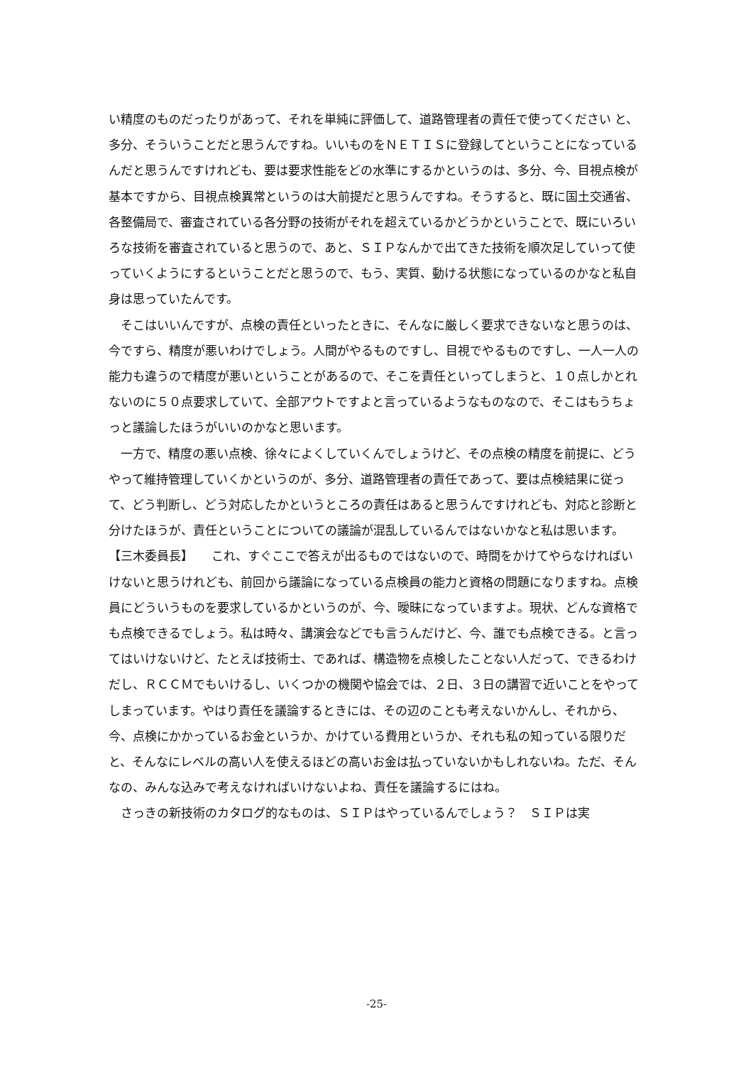い精度のものだったりがあって、それを単純に評価して、道路管理者の責任で使ってください と、多分、そういうことだと思うんですね。いいものをＮＥＴＩＳに登録してということになっているんだと思うんですけれども、要は要求性能をどの水準にするかというのは、多分、今、目視点検が基本ですから、目視点検異常というのは大前提だと思うんですね。そうすると、既に国土交通省、各整備局で、審査されている各分野の技術がそれを超えているかどうかということで、既にいろいろな技術を審査されていると思うので、あと、ＳＩＰなんかで出てきた技術を順次足していって使っていくようにするということだと思うので、もう、実質、動ける状態になっているのかなと私自身は思っていたんです。
　そこはいいんですが、点検の責任といったときに、そんなに厳しく要求できないなと思うのは、今ですら、精度が悪いわけでしょう。人間がやるものですし、目視でやるものですし、一人一人の能力も違うので精度が悪いということがあるので、そこを責任といってしまうと、１０点しかとれないのに５０点要求していて、全部アウトですよと言っているようなものなので、そこはもうちょっと議論したほうがいいのかなと思います。
　一方で、精度の悪い点検、徐々によくしていくんでしょうけど、その点検の精度を前提に、どうやって維持管理していくかというのが、多分、道路管理者の責任であって、要は点検結果に従って、どう判断し、どう対応したかというところの責任はあると思うんですけれども、対応と診断と分けたほうが、責任ということについての議論が混乱しているんではないかなと私は思います。
【三木委員長】　　これ、すぐここで答えが出るものではないので、時間をかけてやらなければいけないと思うけれども、前回から議論になっている点検員の能力と資格の問題になりますね。点検員にどういうものを要求しているかというのが、今、曖昧になっていますよ。現状、どんな資格でも点検できるでしょう。私は時々、講演会などでも言うんだけど、今、誰でも点検できる。と言ってはいけないけど、たとえば技術士、であれば、構造物を点検したことない人だって、できるわけだし、ＲＣＣＭでもいけるし、いくつかの機関や協会では、２日、３日の講習で近いことをやってしまっています。やはり責任を議論するときには、その辺のことも考えないかんし、それから、今、点検にかかっているお金というか、かけている費用というか、それも私の知っている限りだと、そんなにレベルの高い人を使えるほどの高いお金は払っていないかもしれないね。ただ、そんなの、みんな込みで考えなければいけないよね、責任を議論するにはね。
　さっきの新技術のカタログ的なものは、ＳＩＰはやっているんでしょう？　ＳＩＰは実
-25-